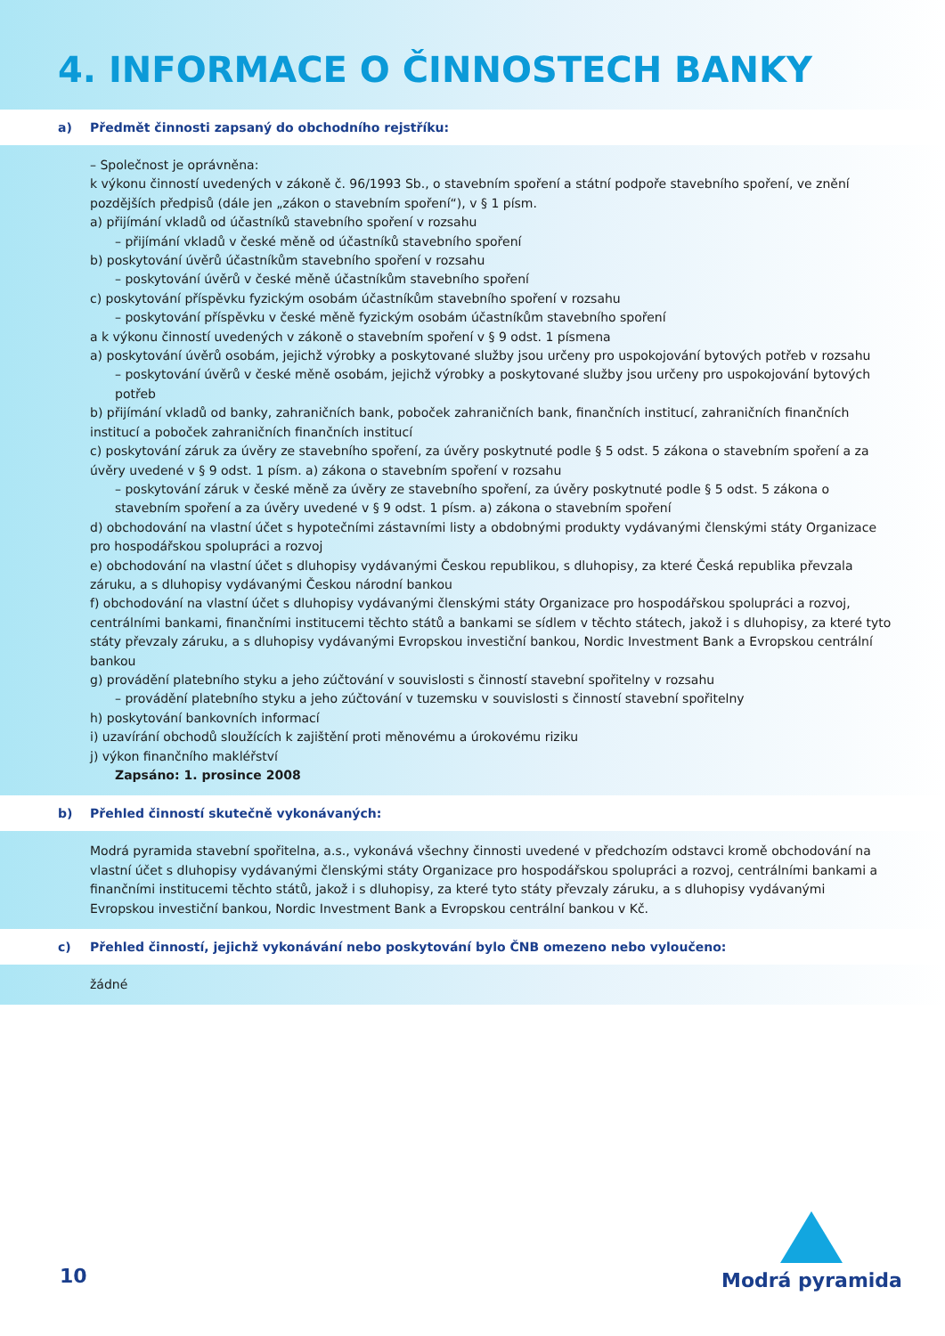4. INFORMACE O ČINNOSTECH BANKY
a) Předmět činnosti zapsaný do obchodního rejstříku:
– Společnost je oprávněna:
k výkonu činností uvedených v zákoně č. 96/1993 Sb., o stavebním spoření a státní podpoře stavebního spoření, ve znění pozdějších předpisů (dále jen „zákon o stavebním spoření“), v § 1 písm.
a) přijímání vkladů od účastníků stavebního spoření v rozsahu
– přijímání vkladů v české měně od účastníků stavebního spoření
b) poskytování úvěrů účastníkům stavebního spoření v rozsahu
– poskytování úvěrů v české měně účastníkům stavebního spoření
c) poskytování příspěvku fyzickým osobám účastníkům stavebního spoření v rozsahu
– poskytování příspěvku v české měně fyzickým osobám účastníkům stavebního spoření
a k výkonu činností uvedených v zákoně o stavebním spoření v § 9 odst. 1 písmena
a) poskytování úvěrů osobám, jejichž výrobky a poskytované služby jsou určeny pro uspokojování bytových potřeb v rozsahu
– poskytování úvěrů v české měně osobám, jejichž výrobky a poskytované služby jsou určeny pro uspokojování bytových potřeb
b) přijímání vkladů od banky, zahraničních bank, poboček zahraničních bank, finančních institucí, zahraničních finančních institucí a poboček zahraničních finančních institucí
c) poskytování záruk za úvěry ze stavebního spoření, za úvěry poskytnuté podle § 5 odst. 5 zákona o stavebním spoření a za úvěry uvedené v § 9 odst. 1 písm. a) zákona o stavebním spoření v rozsahu
– poskytování záruk v české měně za úvěry ze stavebního spoření, za úvěry poskytnuté podle § 5 odst. 5 zákona o stavebním spoření a za úvěry uvedené v § 9 odst. 1 písm. a) zákona o stavebním spoření
d) obchodování na vlastní účet s hypotečními zástavními listy a obdobnými produkty vydávanými členskými státy Organizace pro hospodářskou spolupráci a rozvoj
e) obchodování na vlastní účet s dluhopisy vydávanými Českou republikou, s dluhopisy, za které Česká republika převzala záruku, a s dluhopisy vydávanými Českou národní bankou
f) obchodování na vlastní účet s dluhopisy vydávanými členskými státy Organizace pro hospodářskou spolupráci a rozvoj, centrálními bankami, finančními institucemi těchto států a bankami se sídlem v těchto státech, jakož i s dluhopisy, za které tyto státy převzaly záruku, a s dluhopisy vydávanými Evropskou investiční bankou, Nordic Investment Bank a Evropskou centrální bankou
g) provádění platebního styku a jeho zúčtování v souvislosti s činností stavební spořitelny v rozsahu
– provádění platebního styku a jeho zúčtování v tuzemsku v souvislosti s činností stavební spořitelny
h) poskytování bankovních informací
i) uzavírání obchodů sloužících k zajištění proti měnovému a úrokovému riziku
j) výkon finančního makléřství
Zapsáno: 1. prosince 2008
b) Přehled činností skutečně vykonávaných:
Modrá pyramida stavební spořitelna, a.s., vykonává všechny činnosti uvedené v předchozím odstavci kromě obchodování na vlastní účet s dluhopisy vydávanými členskými státy Organizace pro hospodářskou spolupráci a rozvoj, centrálními bankami a finančními institucemi těchto států, jakož i s dluhopisy, za které tyto státy převzaly záruku, a s dluhopisy vydávanými Evropskou investiční bankou, Nordic Investment Bank a Evropskou centrální bankou v Kč.
c) Přehled činností, jejichž vykonávání nebo poskytování bylo ČNB omezeno nebo vyloučeno:
žádné
10
Modrá pyramida